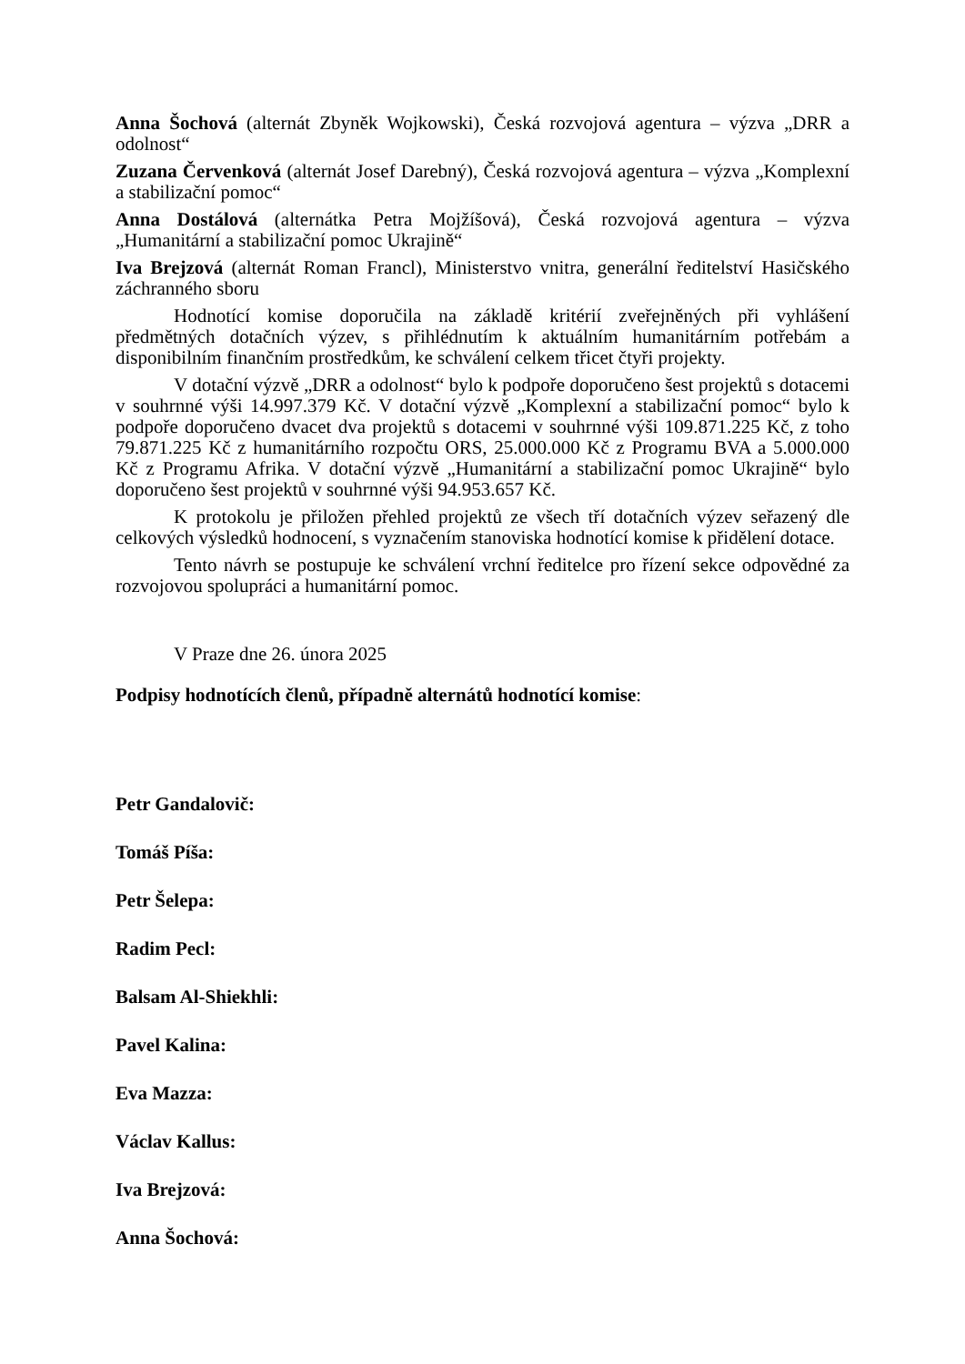Anna Šochová (alternát Zbyněk Wojkowski), Česká rozvojová agentura – výzva „DRR a odolnost“
Zuzana Červenková (alternát Josef Darebný), Česká rozvojová agentura – výzva „Komplexní a stabilizační pomoc“
Anna Dostálová (alternátka Petra Mojžíšová), Česká rozvojová agentura – výzva „Humanitární a stabilizační pomoc Ukrajině“
Iva Brejzová (alternát Roman Francl), Ministerstvo vnitra, generální ředitelství Hasičského záchranného sboru
Hodnotící komise doporučila na základě kritérií zveřejněných při vyhlášení předmětných dotačních výzev, s přihlédnutím k aktuálním humanitárním potřebám a disponibilním finančním prostředkům, ke schválení celkem třicet čtyři projekty.
V dotační výzvě „DRR a odolnost“ bylo k podpoře doporučeno šest projektů s dotacemi v souhrnné výši 14.997.379 Kč. V dotační výzvě „Komplexní a stabilizační pomoc“ bylo k podpoře doporučeno dvacet dva projektů s dotacemi v souhrnné výši 109.871.225 Kč, z toho 79.871.225 Kč z humanitárního rozpočtu ORS, 25.000.000 Kč z Programu BVA a 5.000.000 Kč z Programu Afrika. V dotační výzvě „Humanitární a stabilizační pomoc Ukrajině“ bylo doporučeno šest projektů v souhrnné výši 94.953.657 Kč.
K protokolu je přiložen přehled projektů ze všech tří dotačních výzev seřazený dle celkových výsledků hodnocení, s vyznačením stanoviska hodnotící komise k přidělení dotace.
Tento návrh se postupuje ke schválení vrchní ředitelce pro řízení sekce odpovědné za rozvojovou spolupráci a humanitární pomoc.
V Praze dne 26. února 2025
Podpisy hodnotících členů, případně alternátů hodnotící komise:
Petr Gandalovič:
Tomáš Píša:
Petr Šelepa:
Radim Pecl:
Balsam Al-Shiekhli:
Pavel Kalina:
Eva Mazza:
Václav Kallus:
Iva Brejzová:
Anna Šochová: